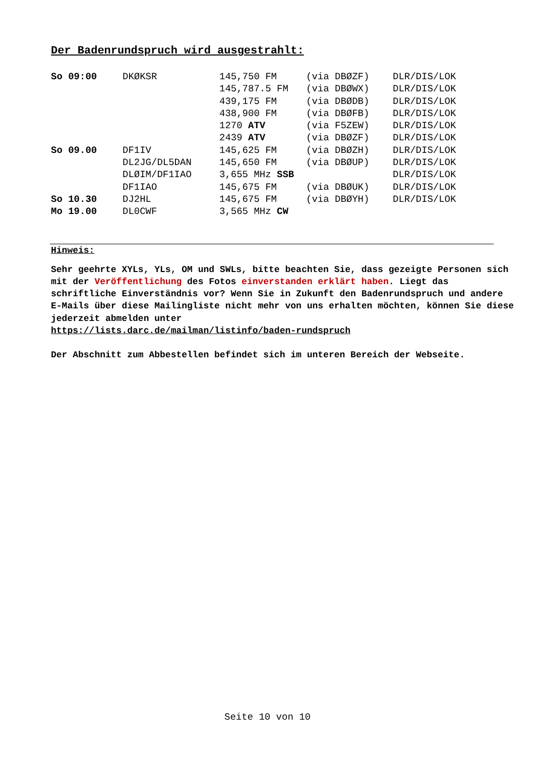Der Badenrundspruch wird ausgestrahlt:
| So 09:00 | DKØKSR | 145,750 FM | (via DBØZF) | DLR/DIS/LOK |
| | | 145,787.5 FM | (via DBØWX) | DLR/DIS/LOK |
| | | 439,175 FM | (via DBØDB) | DLR/DIS/LOK |
| | | 438,900 FM | (via DBØFB) | DLR/DIS/LOK |
| | | 1270 ATV | (via F5ZEW) | DLR/DIS/LOK |
| | | 2439 ATV | (via DBØZF) | DLR/DIS/LOK |
| So 09.00 | DF1IV | 145,625 FM | (via DBØZH) | DLR/DIS/LOK |
| | DL2JG/DL5DAN | 145,650 FM | (via DBØUP) | DLR/DIS/LOK |
| | DLØIM/DF1IAO | 3,655 MHz SSB | | DLR/DIS/LOK |
| | DF1IAO | 145,675 FM | (via DBØUK) | DLR/DIS/LOK |
| So 10.30 | DJ2HL | 145,675 FM | (via DBØYH) | DLR/DIS/LOK |
| Mo 19.00 | DL0CWF | 3,565 MHz CW | | |
Hinweis:
Sehr geehrte XYLs, YLs, OM und SWLs, bitte beachten Sie, dass gezeigte Personen sich mit der Veröffentlichung des Fotos einverstanden erklärt haben. Liegt das schriftliche Einverständnis vor? Wenn Sie in Zukunft den Badenrundspruch und andere E-Mails über diese Mailingliste nicht mehr von uns erhalten möchten, können Sie diese jederzeit abmelden unter
https://lists.darc.de/mailman/listinfo/baden-rundspruch
Der Abschnitt zum Abbestellen befindet sich im unteren Bereich der Webseite.
Seite 10 von 10